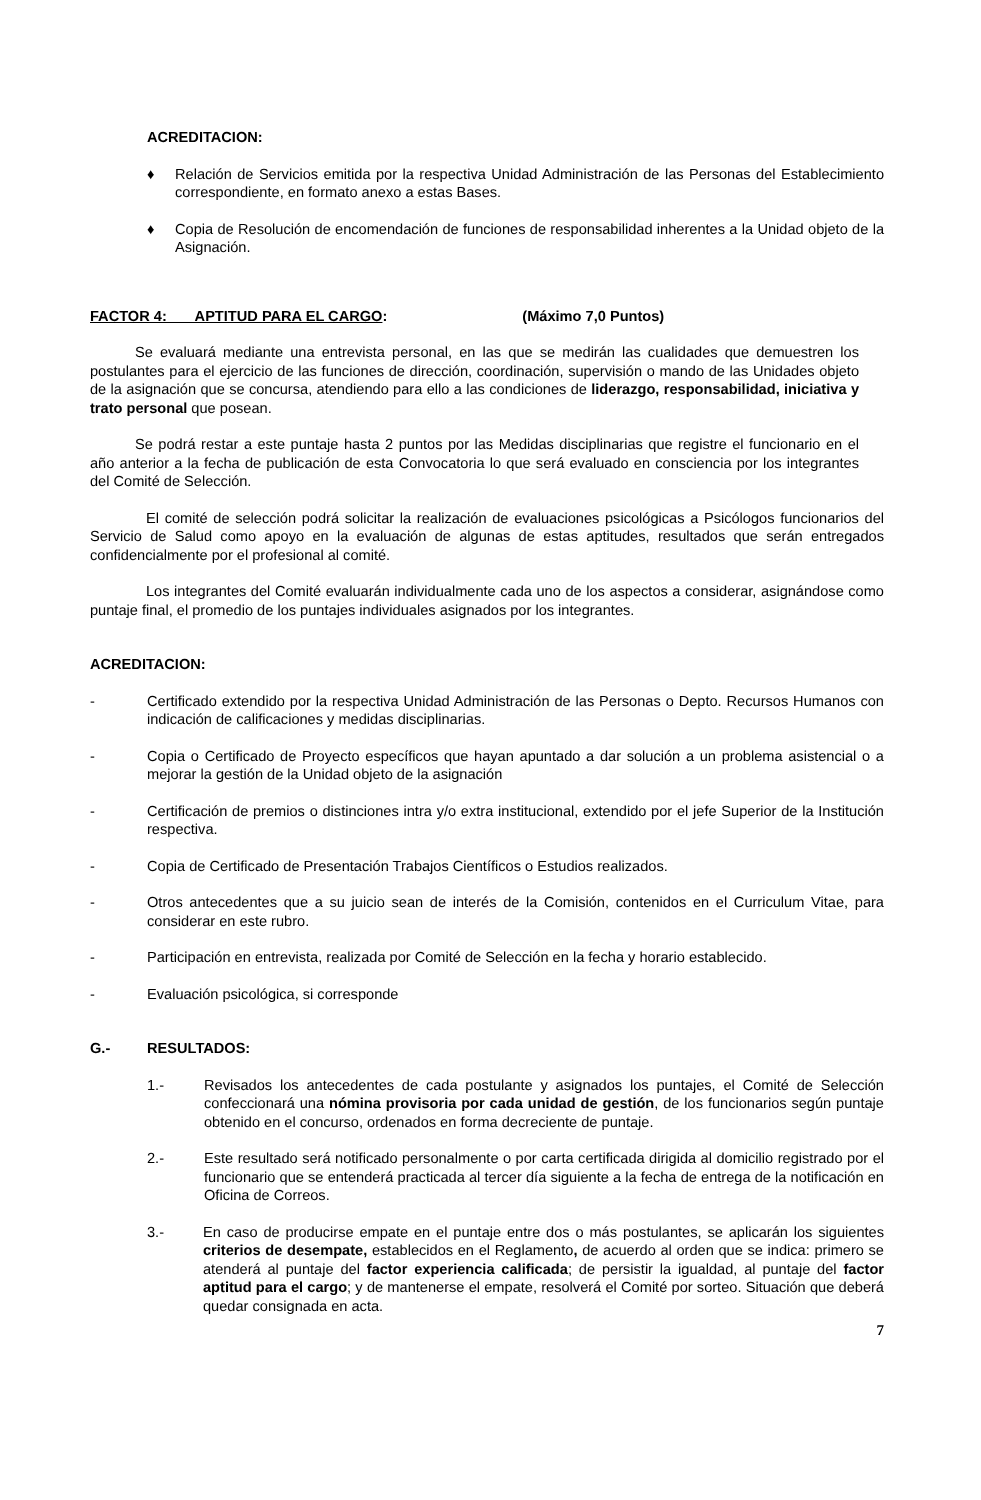ACREDITACION:
♦ Relación de Servicios emitida por la respectiva Unidad Administración de las Personas del Establecimiento correspondiente, en formato anexo a estas Bases.
♦ Copia de Resolución de encomendación de funciones de responsabilidad inherentes a la Unidad objeto de la Asignación.
FACTOR 4: APTITUD PARA EL CARGO: (Máximo 7,0 Puntos)
Se evaluará mediante una entrevista personal, en las que se medirán las cualidades que demuestren los postulantes para el ejercicio de las funciones de dirección, coordinación, supervisión o mando de las Unidades objeto de la asignación que se concursa, atendiendo para ello a las condiciones de liderazgo, responsabilidad, iniciativa y trato personal que posean.
Se podrá restar a este puntaje hasta 2 puntos por las Medidas disciplinarias que registre el funcionario en el año anterior a la fecha de publicación de esta Convocatoria lo que será evaluado en consciencia por los integrantes del Comité de Selección.
El comité de selección podrá solicitar la realización de evaluaciones psicológicas a Psicólogos funcionarios del Servicio de Salud como apoyo en la evaluación de algunas de estas aptitudes, resultados que serán entregados confidencialmente por el profesional al comité.
Los integrantes del Comité evaluarán individualmente cada uno de los aspectos a considerar, asignándose como puntaje final, el promedio de los puntajes individuales asignados por los integrantes.
ACREDITACION:
- Certificado extendido por la respectiva Unidad Administración de las Personas o Depto. Recursos Humanos con indicación de calificaciones y medidas disciplinarias.
- Copia o Certificado de Proyecto específicos que hayan apuntado a dar solución a un problema asistencial o a mejorar la gestión de la Unidad objeto de la asignación
- Certificación de premios o distinciones intra y/o extra institucional, extendido por el jefe Superior de la Institución respectiva.
- Copia de Certificado de Presentación Trabajos Científicos o Estudios realizados.
- Otros antecedentes que a su juicio sean de interés de la Comisión, contenidos en el Curriculum Vitae, para considerar en este rubro.
- Participación en entrevista, realizada por Comité de Selección en la fecha y horario establecido.
- Evaluación psicológica, si corresponde
G.- RESULTADOS:
1.- Revisados los antecedentes de cada postulante y asignados los puntajes, el Comité de Selección confeccionará una nómina provisoria por cada unidad de gestión, de los funcionarios según puntaje obtenido en el concurso, ordenados en forma decreciente de puntaje.
2.- Este resultado será notificado personalmente o por carta certificada dirigida al domicilio registrado por el funcionario que se entenderá practicada al tercer día siguiente a la fecha de entrega de la notificación en Oficina de Correos.
3.- En caso de producirse empate en el puntaje entre dos o más postulantes, se aplicarán los siguientes criterios de desempate, establecidos en el Reglamento, de acuerdo al orden que se indica: primero se atenderá al puntaje del factor experiencia calificada; de persistir la igualdad, al puntaje del factor aptitud para el cargo; y de mantenerse el empate, resolverá el Comité por sorteo. Situación que deberá quedar consignada en acta.
7